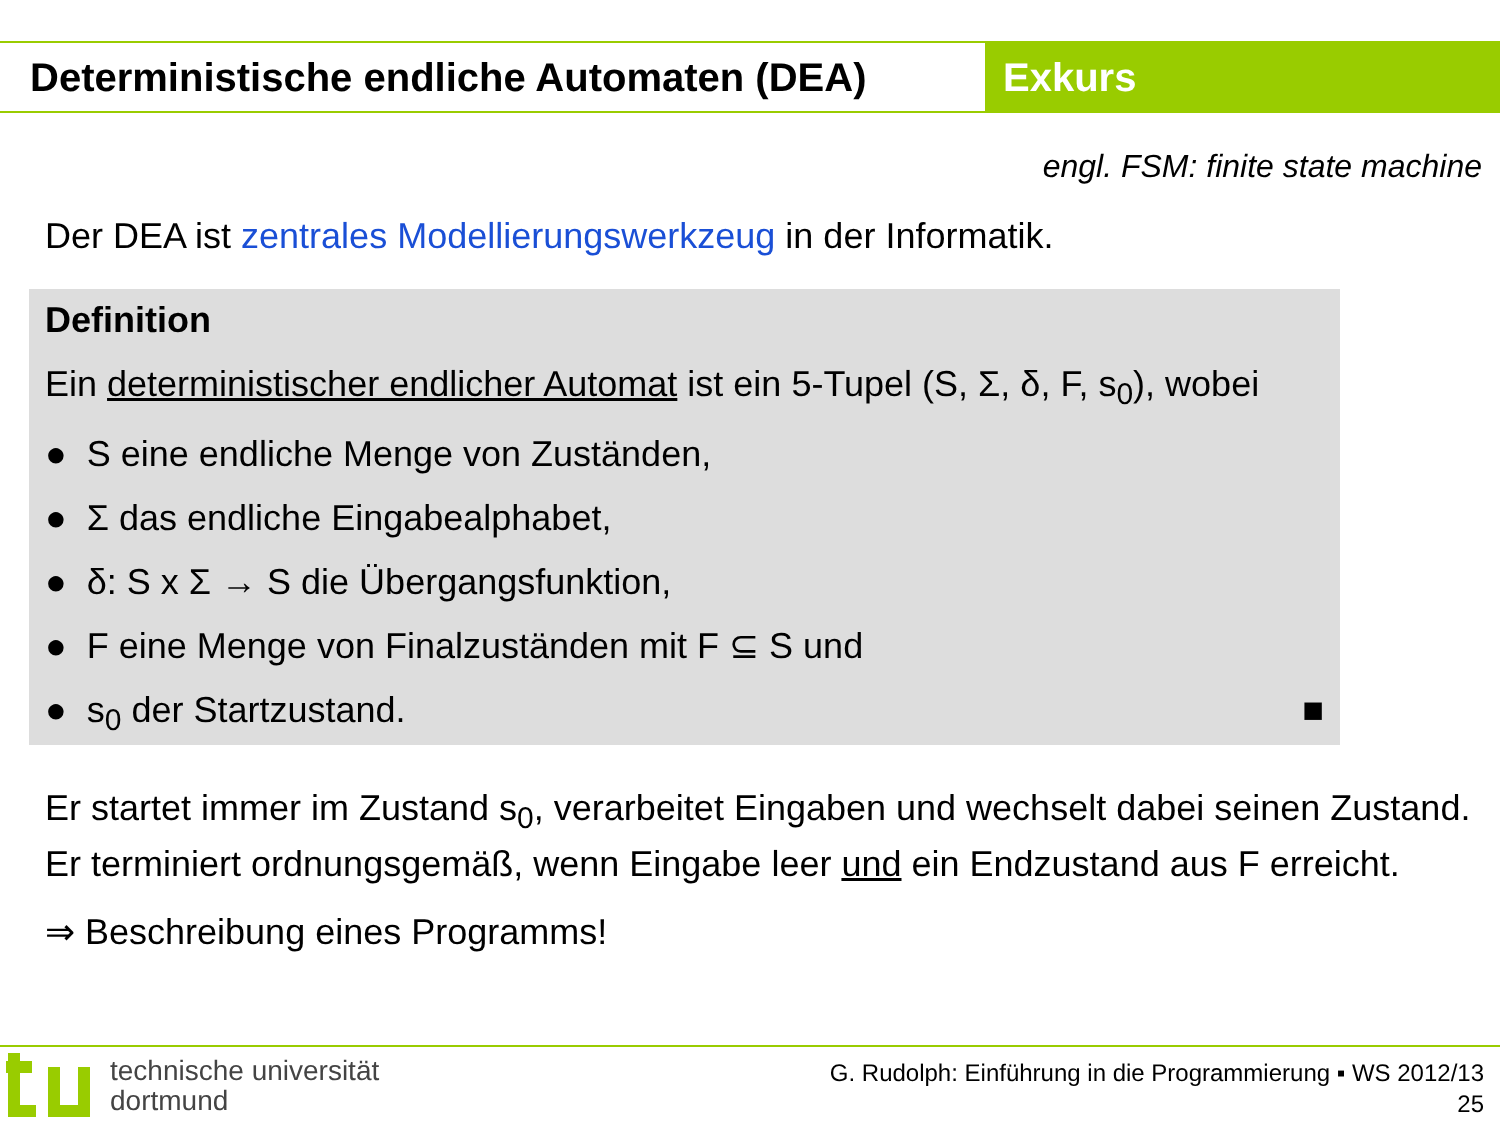Deterministische endliche Automaten (DEA)
Exkurs
engl. FSM: finite state machine
Der DEA ist zentrales Modellierungswerkzeug in der Informatik.
Definition
Ein deterministischer endlicher Automat ist ein 5-Tupel (S, Σ, δ, F, s<sub>0</sub>), wobei
● S eine endliche Menge von Zuständen,
● Σ das endliche Eingabealphabet,
● δ: S x Σ → S die Übergangsfunktion,
● F eine Menge von Finalzuständen mit F ⊆ S und
● s<sub>0</sub> der Startzustand. ■
Er startet immer im Zustand s<sub>0</sub>, verarbeitet Eingaben und wechselt dabei seinen Zustand. Er terminiert ordnungsgemäß, wenn Eingabe leer und ein Endzustand aus F erreicht.
⇒ Beschreibung eines Programms!
technische universität
dortmund
G. Rudolph: Einführung in die Programmierung ▪ WS 2012/13
25